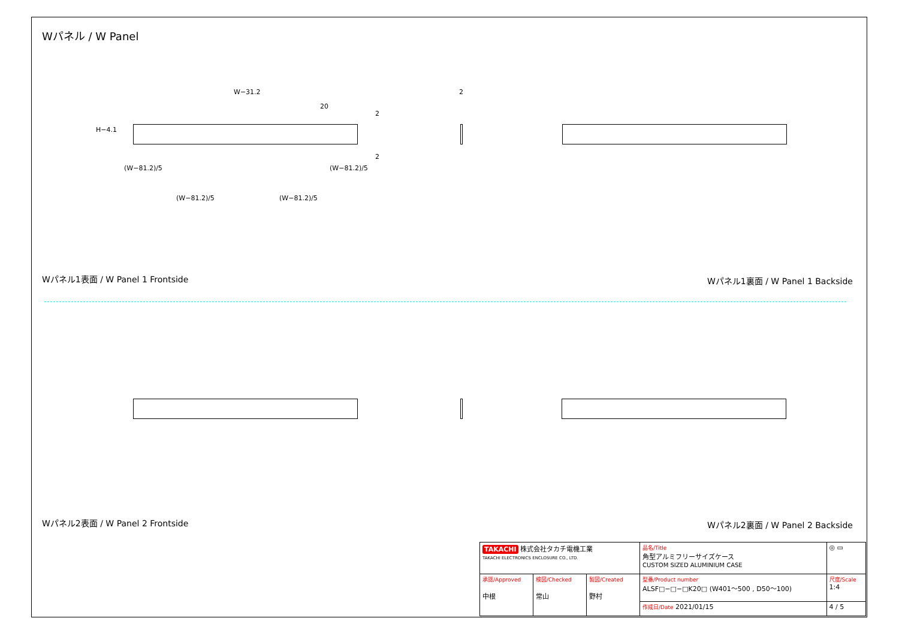Wパネル / W Panel
W−31.2
20
2
H−4.1
2
(W−81.2)/5 (W−81.2)/5
(W−81.2)/5 (W−81.2)/5
2
Wパネル1表面 / W Panel 1 Frontside
Wパネル1裏面 / W Panel 1 Backside
Wパネル2表面 / W Panel 2 Frontside
Wパネル2裏面 / W Panel 2 Backside
| TAKACHI 株式会社タカチ電機工業 TAKACHI ELECTRONICS ENCLOSURE CO., LTD. | | | 品名/Title 角型アルミフリーサイズケース CUSTOM SIZED ALUMINIUM CASE | ◎ ▭ |
| 承認/Approved 中根 | 検図/Checked 常山 | 製図/Created 野村 | 型番/Product number ALSF□−□−□K20□ (W401〜500 , D50〜100) | 尺度/Scale 1:4 |
| | | | 作成日/Date 2021/01/15 | 4 / 5 |